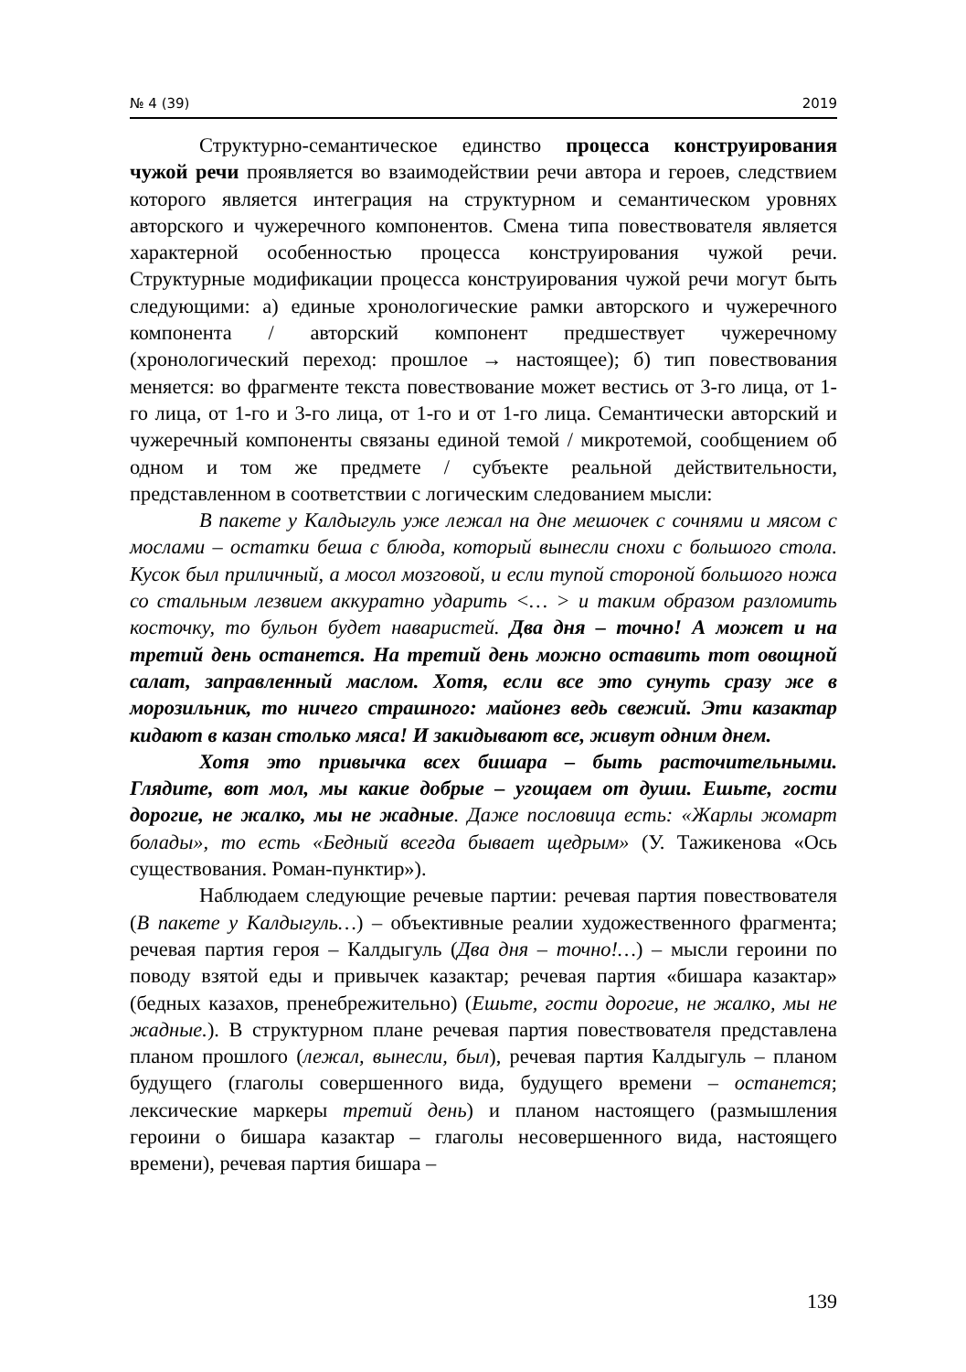№ 4 (39) 2019
Структурно-семантическое единство процесса конструирования чужой речи проявляется во взаимодействии речи автора и героев, следствием которого является интеграция на структурном и семантическом уровнях авторского и чужеречного компонентов. Смена типа повествователя является характерной особенностью процесса конструирования чужой речи. Структурные модификации процесса конструирования чужой речи могут быть следующими: а) единые хронологические рамки авторского и чужеречного компонента / авторский компонент предшествует чужеречному (хронологический переход: прошлое → настоящее); б) тип повествования меняется: во фрагменте текста повествование может вестись от 3-го лица, от 1-го лица, от 1-го и 3-го лица, от 1-го и от 1-го лица. Семантически авторский и чужеречный компоненты связаны единой темой / микротемой, сообщением об одном и том же предмете / субъекте реальной действительности, представленном в соответствии с логическим следованием мысли:
В пакете у Калдыгуль уже лежал на дне мешочек с сочнями и мясом с мослами – остатки беша с блюда, который вынесли снохи с большого стола. Кусок был приличный, а мосол мозговой, и если тупой стороной большого ножа со стальным лезвием аккуратно ударить <… > и таким образом разломить косточку, то бульон будет наваристей. Два дня – точно! А может и на третий день останется. На третий день можно оставить тот овощной салат, заправленный маслом. Хотя, если все это сунуть сразу же в морозильник, то ничего страшного: майонез ведь свежий. Эти казактар кидают в казан столько мяса! И закидывают все, живут одним днем.
Хотя это привычка всех бишара – быть расточительными. Глядите, вот мол, мы какие добрые – угощаем от души. Ешьте, гости дорогие, не жалко, мы не жадные. Даже пословица есть: «Жарлы жомарт болады», то есть «Бедный всегда бывает щедрым» (У. Тажикенова «Ось существования. Роман-пунктир»).
Наблюдаем следующие речевые партии: речевая партия повествователя (В пакете у Калдыгуль…) – объективные реалии художественного фрагмента; речевая партия героя – Калдыгуль (Два дня – точно!…) – мысли героини по поводу взятой еды и привычек казактар; речевая партия «бишара казактар» (бедных казахов, пренебрежительно) (Ешьте, гости дорогие, не жалко, мы не жадные.). В структурном плане речевая партия повествователя представлена планом прошлого (лежал, вынесли, был), речевая партия Калдыгуль – планом будущего (глаголы совершенного вида, будущего времени – останется; лексические маркеры третий день) и планом настоящего (размышления героини о бишара казактар – глаголы несовершенного вида, настоящего времени), речевая партия бишара –
139